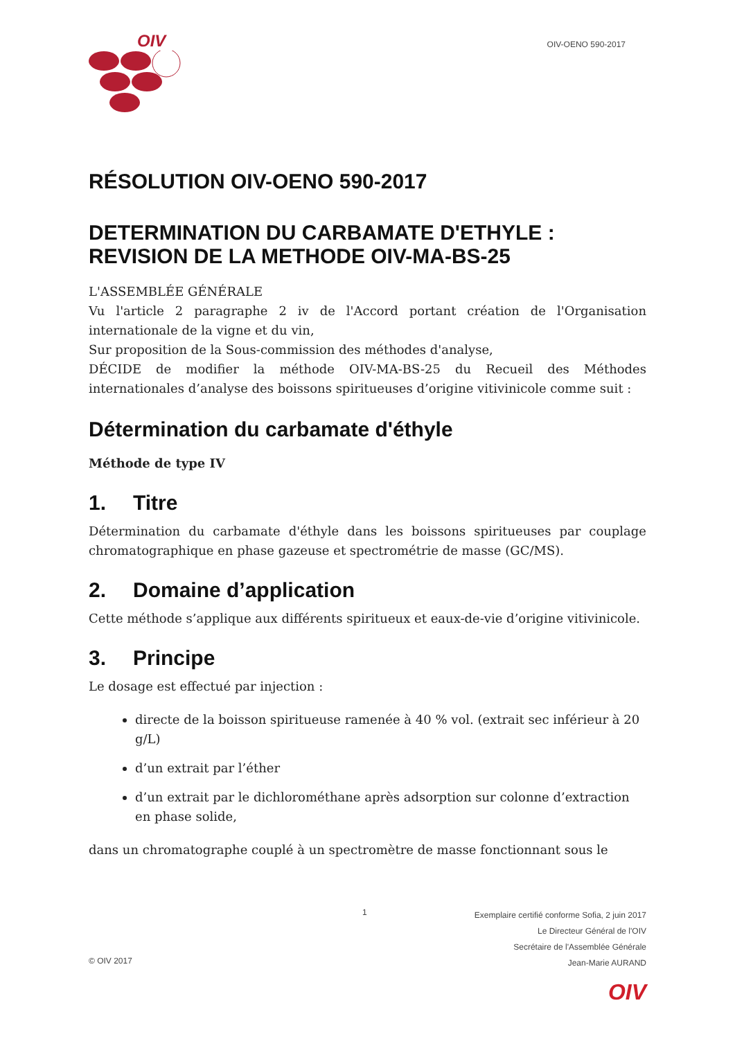OIV
OIV-OENO 590-2017
RÉSOLUTION OIV-OENO 590-2017
DETERMINATION DU CARBAMATE D'ETHYLE : REVISION DE LA METHODE OIV-MA-BS-25
L'ASSEMBLÉE GÉNÉRALE
Vu l'article 2 paragraphe 2 iv de l'Accord portant création de l'Organisation internationale de la vigne et du vin,
Sur proposition de la Sous-commission des méthodes d'analyse,
DÉCIDE de modifier la méthode OIV-MA-BS-25 du Recueil des Méthodes internationales d’analyse des boissons spiritueuses d’origine vitivinicole comme suit :
Détermination du carbamate d'éthyle
Méthode de type IV
1. Titre
Détermination du carbamate d'éthyle dans les boissons spiritueuses par couplage chromatographique en phase gazeuse et spectrométrie de masse (GC/MS).
2. Domaine d’application
Cette méthode s’applique aux différents spiritueux et eaux-de-vie d’origine vitivinicole.
3. Principe
Le dosage est effectué par injection :
directe de la boisson spiritueuse ramenée à 40 % vol. (extrait sec inférieur à 20 g/L)
d’un extrait par l’éther
d’un extrait par le dichlorométhane après adsorption sur colonne d’extraction en phase solide,
dans un chromatographe couplé à un spectromètre de masse fonctionnant sous le
1
Exemplaire certifié conforme Sofia, 2 juin 2017
Le Directeur Général de l'OIV
Secrétaire de l'Assemblée Générale
Jean-Marie AURAND
© OIV 2017
OIV